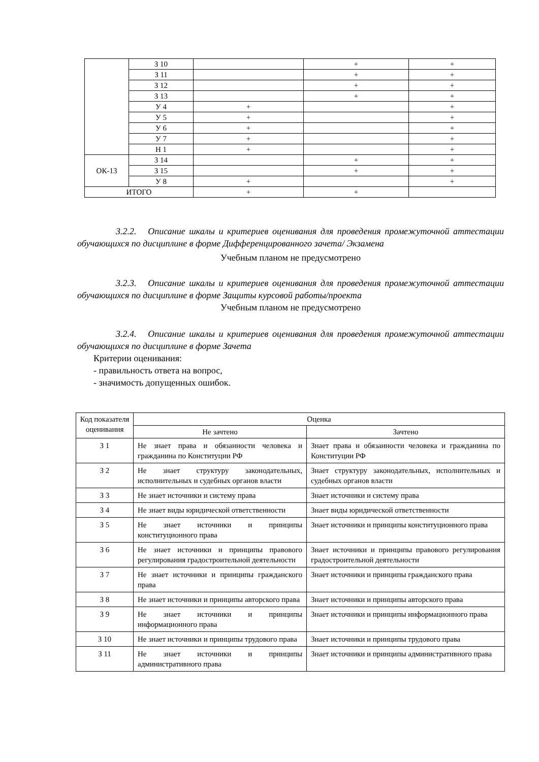| | З 10 | | + | + |
| | З 11 | | + | + |
| | З 12 | | + | + |
| | З 13 | | + | + |
| | У 4 | + | | + |
| | У 5 | + | | + |
| | У 6 | + | | + |
| | У 7 | + | | + |
| | Н 1 | + | | + |
| ОК-13 | З 14 | | + | + |
| | З 15 | | + | + |
| | У 8 | + | | + |
| ИТОГО | | + | + | |
3.2.2. Описание шкалы и критериев оценивания для проведения промежуточной аттестации обучающихся по дисциплине в форме Дифференцированного зачета/ Экзамена
Учебным планом не предусмотрено
3.2.3. Описание шкалы и критериев оценивания для проведения промежуточной аттестации обучающихся по дисциплине в форме Защиты курсовой работы/проекта
Учебным планом не предусмотрено
3.2.4. Описание шкалы и критериев оценивания для проведения промежуточной аттестации обучающихся по дисциплине в форме Зачета
Критерии оценивания:
- правильность ответа на вопрос,
- значимость допущенных ошибок.
| Код показателя оценивания | Оценка | |
| | Не зачтено | Зачтено |
| З 1 | Не знает права и обязанности человека и гражданина по Конституции РФ | Знает права и обязанности человека и гражданина по Конституции РФ |
| З 2 | Не знает структуру законодательных, исполнительных и судебных органов власти | Знает структуру законодательных, исполнительных и судебных органов власти |
| З 3 | Не знает источники и систему права | Знает источники и систему права |
| З 4 | Не знает виды юридической ответственности | Знает виды юридической ответственности |
| З 5 | Не знает источники и принципы конституционного права | Знает источники и принципы конституционного права |
| З 6 | Не знает источники и принципы правового регулирования градостроительной деятельности | Знает источники и принципы правового регулирования градостроительной деятельности |
| З 7 | Не знает источники и принципы гражданского права | Знает источники и принципы гражданского права |
| З 8 | Не знает источники и принципы авторского права | Знает источники и принципы авторского права |
| З 9 | Не знает источники и принципы информационного права | Знает источники и принципы информационного права |
| З 10 | Не знает источники и принципы трудового права | Знает источники и принципы трудового права |
| З 11 | Не знает источники и принципы административного права | Знает источники и принципы административного права |